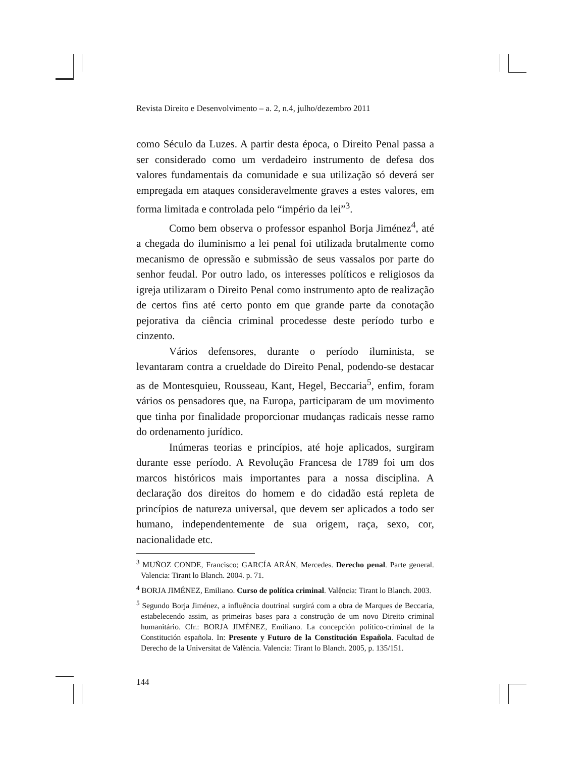Revista Direito e Desenvolvimento – a. 2, n.4, julho/dezembro 2011
como Século da Luzes. A partir desta época, o Direito Penal passa a ser considerado como um verdadeiro instrumento de defesa dos valores fundamentais da comunidade e sua utilização só deverá ser empregada em ataques consideravelmente graves a estes valores, em forma limitada e controlada pelo “império da lei”<sup>3</sup>.
Como bem observa o professor espanhol Borja Jiménez<sup>4</sup>, até a chegada do iluminismo a lei penal foi utilizada brutalmente como mecanismo de opressão e submissão de seus vassalos por parte do senhor feudal. Por outro lado, os interesses políticos e religiosos da igreja utilizaram o Direito Penal como instrumento apto de realização de certos fins até certo ponto em que grande parte da conotação pejorativa da ciência criminal procedesse deste período turbo e cinzento.
Vários defensores, durante o período iluminista, se levantaram contra a crueldade do Direito Penal, podendo-se destacar as de Montesquieu, Rousseau, Kant, Hegel, Beccaria<sup>5</sup>, enfim, foram vários os pensadores que, na Europa, participaram de um movimento que tinha por finalidade proporcionar mudanças radicais nesse ramo do ordenamento jurídico.
Inúmeras teorias e princípios, até hoje aplicados, surgiram durante esse período. A Revolução Francesa de 1789 foi um dos marcos históricos mais importantes para a nossa disciplina. A declaração dos direitos do homem e do cidadão está repleta de princípios de natureza universal, que devem ser aplicados a todo ser humano, independentemente de sua origem, raça, sexo, cor, nacionalidade etc.
<sup>3</sup> MUÑOZ CONDE, Francisco; GARCÍA ARÁN, Mercedes. Derecho penal. Parte general. Valencia: Tirant lo Blanch. 2004. p. 71.
<sup>4</sup> BORJA JIMÉNEZ, Emiliano. Curso de política criminal. Valência: Tirant lo Blanch. 2003.
<sup>5</sup> Segundo Borja Jiménez, a influência doutrinal surgirá com a obra de Marques de Beccaria, estabelecendo assim, as primeiras bases para a construção de um novo Direito criminal humanitário. Cfr.: BORJA JIMÉNEZ, Emiliano. La concepción político-criminal de la Constitución española. In: Presente y Futuro de la Constitución Española. Facultad de Derecho de la Universitat de València. Valencia: Tirant lo Blanch. 2005, p. 135/151.
144